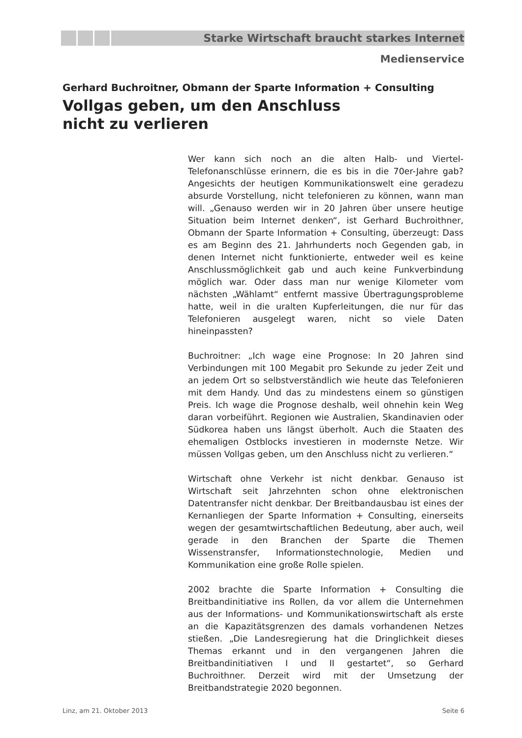Starke Wirtschaft braucht starkes Internet
Medienservice
Gerhard Buchroitner, Obmann der Sparte Information + Consulting
Vollgas geben, um den Anschluss
nicht zu verlieren
Wer kann sich noch an die alten Halb- und Viertel-Telefonanschlüsse erinnern, die es bis in die 70er-Jahre gab? Angesichts der heutigen Kommunikationswelt eine geradezu absurde Vorstellung, nicht telefonieren zu können, wann man will. „Genauso werden wir in 20 Jahren über unsere heutige Situation beim Internet denken“, ist Gerhard Buchroithner, Obmann der Sparte Information + Consulting, überzeugt: Dass es am Beginn des 21. Jahrhunderts noch Gegenden gab, in denen Internet nicht funktionierte, entweder weil es keine Anschlussmöglichkeit gab und auch keine Funkverbindung möglich war. Oder dass man nur wenige Kilometer vom nächsten „Wählamt“ entfernt massive Übertragungsprobleme hatte, weil in die uralten Kupferleitungen, die nur für das Telefonieren ausgelegt waren, nicht so viele Daten hineinpassten?
Buchroitner: „Ich wage eine Prognose: In 20 Jahren sind Verbindungen mit 100 Megabit pro Sekunde zu jeder Zeit und an jedem Ort so selbstverständlich wie heute das Telefonieren mit dem Handy. Und das zu mindestens einem so günstigen Preis. Ich wage die Prognose deshalb, weil ohnehin kein Weg daran vorbeiführt. Regionen wie Australien, Skandinavien oder Südkorea haben uns längst überholt. Auch die Staaten des ehemaligen Ostblocks investieren in modernste Netze. Wir müssen Vollgas geben, um den Anschluss nicht zu verlieren.“
Wirtschaft ohne Verkehr ist nicht denkbar. Genauso ist Wirtschaft seit Jahrzehnten schon ohne elektronischen Datentransfer nicht denkbar. Der Breitbandausbau ist eines der Kernanliegen der Sparte Information + Consulting, einerseits wegen der gesamtwirtschaftlichen Bedeutung, aber auch, weil gerade in den Branchen der Sparte die Themen Wissenstransfer, Informationstechnologie, Medien und Kommunikation eine große Rolle spielen.
2002 brachte die Sparte Information + Consulting die Breitbandinitiative ins Rollen, da vor allem die Unternehmen aus der Informations- und Kommunikationswirtschaft als erste an die Kapazitätsgrenzen des damals vorhandenen Netzes stießen. „Die Landesregierung hat die Dringlichkeit dieses Themas erkannt und in den vergangenen Jahren die Breitbandinitiativen I und II gestartet“, so Gerhard Buchroithner. Derzeit wird mit der Umsetzung der Breitbandstrategie 2020 begonnen.
Linz, am 21. Oktober 2013 Seite 6